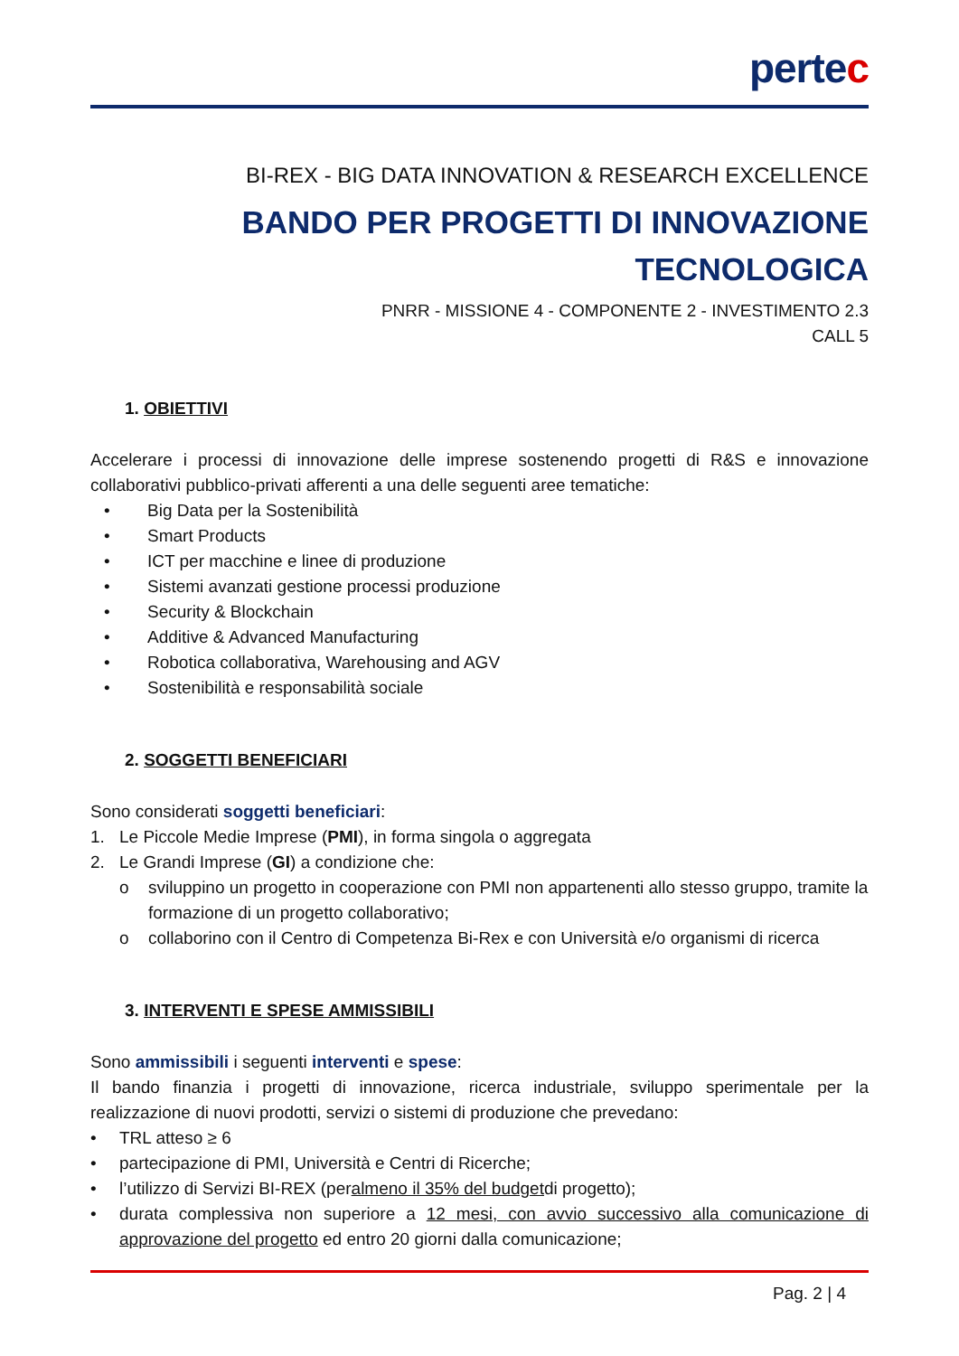pertec
BI-REX - BIG DATA INNOVATION & RESEARCH EXCELLENCE
BANDO PER PROGETTI DI INNOVAZIONE
TECNOLOGICA
PNRR - MISSIONE 4 - COMPONENTE 2 - INVESTIMENTO 2.3
CALL 5
1. OBIETTIVI
Accelerare i processi di innovazione delle imprese sostenendo progetti di R&S e innovazione collaborativi pubblico-privati afferenti a una delle seguenti aree tematiche:
• Big Data per la Sostenibilità
• Smart Products
• ICT per macchine e linee di produzione
• Sistemi avanzati gestione processi produzione
• Security & Blockchain
• Additive & Advanced Manufacturing
• Robotica collaborativa, Warehousing and AGV
• Sostenibilità e responsabilità sociale
2. SOGGETTI BENEFICIARI
Sono considerati soggetti beneficiari:
1. Le Piccole Medie Imprese (PMI), in forma singola o aggregata
2. Le Grandi Imprese (GI) a condizione che:
o sviluppino un progetto in cooperazione con PMI non appartenenti allo stesso gruppo, tramite la formazione di un progetto collaborativo;
o collaborino con il Centro di Competenza Bi-Rex e con Università e/o organismi di ricerca
3. INTERVENTI E SPESE AMMISSIBILI
Sono ammissibili i seguenti interventi e spese:
Il bando finanzia i progetti di innovazione, ricerca industriale, sviluppo sperimentale per la realizzazione di nuovi prodotti, servizi o sistemi di produzione che prevedano:
• TRL atteso ≥ 6
• partecipazione di PMI, Università e Centri di Ricerche;
• l’utilizzo di Servizi BI-REX (per almeno il 35% del budget di progetto);
• durata complessiva non superiore a 12 mesi, con avvio successivo alla comunicazione di approvazione del progetto ed entro 20 giorni dalla comunicazione;
Pag. 2 | 4